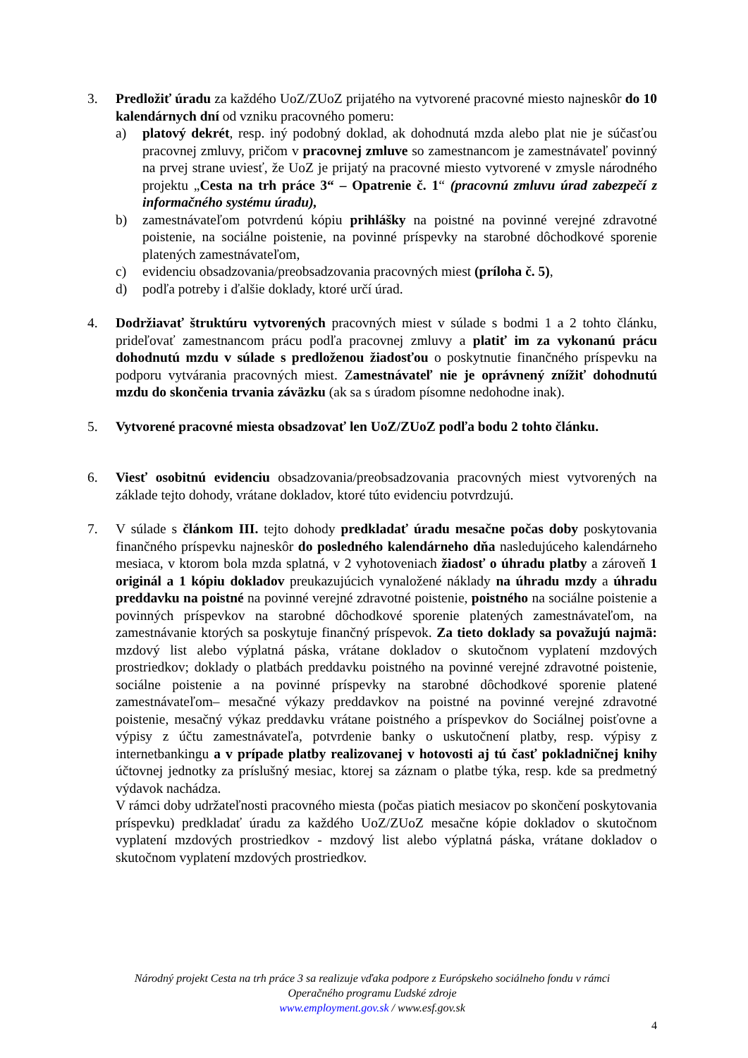3. Predložiť úradu za každého UoZ/ZUoZ prijatého na vytvorené pracovné miesto najneskôr do 10 kalendárnych dní od vzniku pracovného pomeru:
a) platový dekrét, resp. iný podobný doklad, ak dohodnutá mzda alebo plat nie je súčasťou pracovnej zmluvy, pričom v pracovnej zmluve so zamestnancom je zamestnávateľ povinný na prvej strane uviesť, že UoZ je prijatý na pracovné miesto vytvorené v zmysle národného projektu „Cesta na trh práce 3“ – Opatrenie č. 1“ (pracovnú zmluvu úrad zabezpečí z informačného systému úradu),
b) zamestnávateľom potvrdenú kópiu prihlášky na poistné na povinné verejné zdravotné poistenie, na sociálne poistenie, na povinné príspevky na starobné dôchodkové sporenie platených zamestnávateľom,
c) evidenciu obsadzovania/preobsadzovania pracovných miest (príloha č. 5),
d) podľa potreby i ďalšie doklady, ktoré určí úrad.
4. Dodržiavať štruktúru vytvorených pracovných miest v súlade s bodmi 1 a 2 tohto článku, prideľovať zamestnancom prácu podľa pracovnej zmluvy a platiť im za vykonanú prácu dohodnutú mzdu v súlade s predloženou žiadosťou o poskytnutie finančného príspevku na podporu vytvárania pracovných miest. Zamestnávateľ nie je oprávnený znížiť dohodnutú mzdu do skončenia trvania záväzku (ak sa s úradom písomne nedohodne inak).
5. Vytvorené pracovné miesta obsadzovať len UoZ/ZUoZ podľa bodu 2 tohto článku.
6. Viesť osobitnú evidenciu obsadzovania/preobsadzovania pracovných miest vytvorených na základe tejto dohody, vrátane dokladov, ktoré túto evidenciu potvrdzujú.
7. V súlade s článkom III. tejto dohody predkladať úradu mesačne počas doby poskytovania finančného príspevku najneskôr do posledného kalendárneho dňa nasledujúceho kalendárneho mesiaca, v ktorom bola mzda splatná, v 2 vyhotoveniach žiadosť o úhradu platby a zároveň 1 originál a 1 kópiu dokladov preukazujúcich vynaložené náklady na úhradu mzdy a úhradu preddavku na poistné na povinné verejné zdravotné poistenie, poistného na sociálne poistenie a povinných príspevkov na starobné dôchodkové sporenie platených zamestnávateľom, na zamestnávanie ktorých sa poskytuje finančný príspevok. Za tieto doklady sa považujú najmä: mzdový list alebo výplatná páska, vrátane dokladov o skutočnom vyplatení mzdových prostriedkov; doklady o platbách preddavku poistného na povinné verejné zdravotné poistenie, sociálne poistenie a na povinné príspevky na starobné dôchodkové sporenie platené zamestnávateľom– mesačné výkazy preddavkov na poistné na povinné verejné zdravotné poistenie, mesačný výkaz preddavku vrátane poistného a príspevkov do Sociálnej poisťovne a výpisy z účtu zamestnávateľa, potvrdenie banky o uskutočnení platby, resp. výpisy z internetbankingu a v prípade platby realizovanej v hotovosti aj tú časť pokladničnej knihy účtovnej jednotky za príslušný mesiac, ktorej sa záznam o platbe týka, resp. kde sa predmetný výdavok nachádza.
V rámci doby udržateľnosti pracovného miesta (počas piatich mesiacov po skončení poskytovania príspevku) predkladať úradu za každého UoZ/ZUoZ mesačne kópie dokladov o skutočnom vyplatení mzdových prostriedkov - mzdový list alebo výplatná páska, vrátane dokladov o skutočnom vyplatení mzdových prostriedkov.
Národný projekt Cesta na trh práce 3 sa realizuje vďaka podpore z Európskeho sociálneho fondu v rámci
Operačného programu Ľudské zdroje
www.employment.gov.sk / www.esf.gov.sk
4